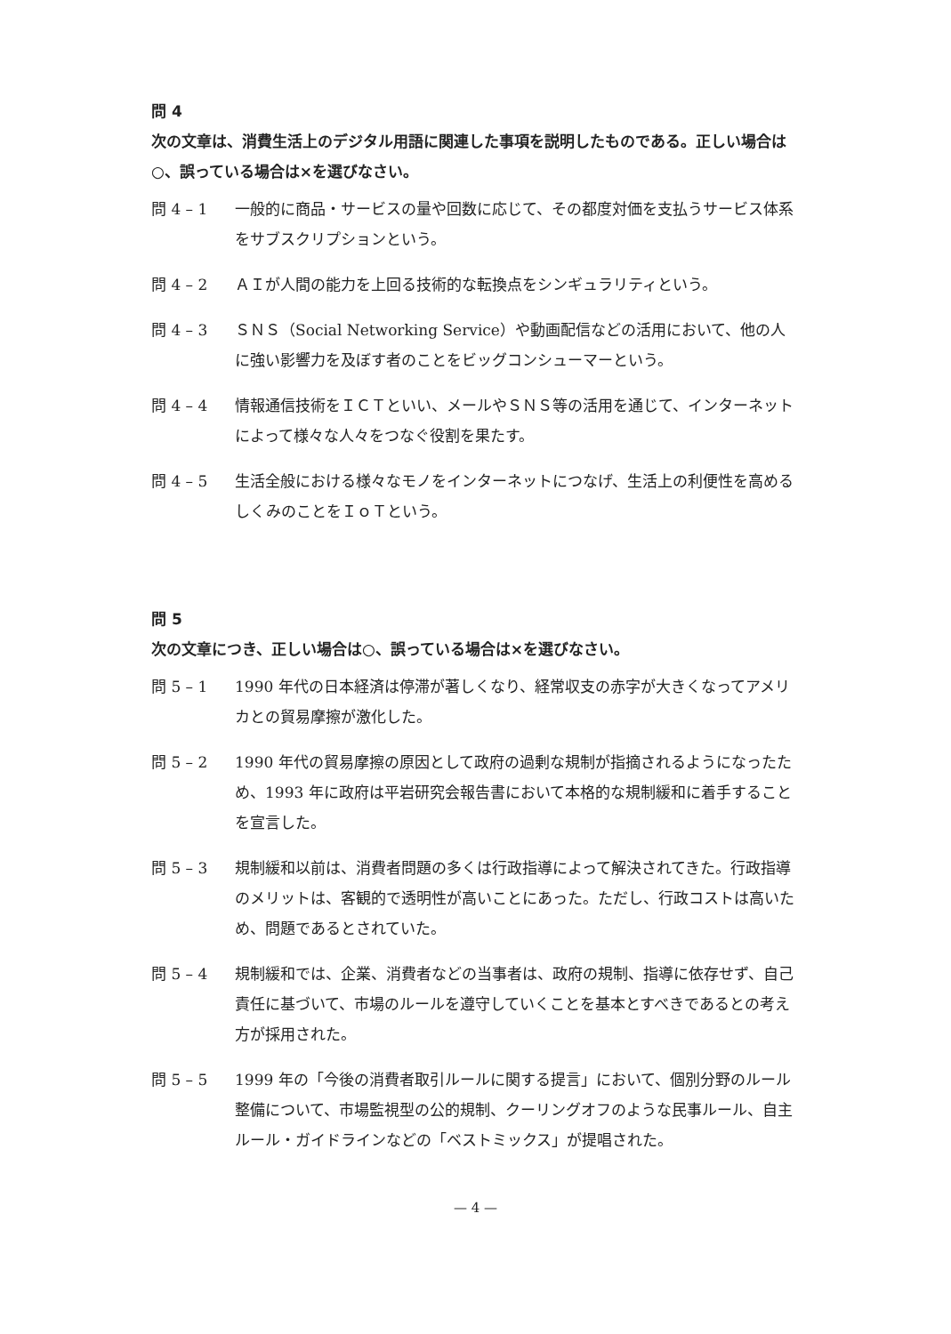問 4
次の文章は、消費生活上のデジタル用語に関連した事項を説明したものである。正しい場合は○、誤っている場合は×を選びなさい。
問 4 – 1 一般的に商品・サービスの量や回数に応じて、その都度対価を支払うサービス体系をサブスクリプションという。
問 4 – 2 ＡＩが人間の能力を上回る技術的な転換点をシンギュラリティという。
問 4 – 3 ＳＮＳ（Social Networking Service）や動画配信などの活用において、他の人に強い影響力を及ぼす者のことをビッグコンシューマーという。
問 4 – 4 情報通信技術をＩＣＴといい、メールやＳＮＳ等の活用を通じて、インターネットによって様々な人々をつなぐ役割を果たす。
問 4 – 5 生活全般における様々なモノをインターネットにつなげ、生活上の利便性を高めるしくみのことをＩｏＴという。
問 5
次の文章につき、正しい場合は○、誤っている場合は×を選びなさい。
問 5 – 1 1990 年代の日本経済は停滞が著しくなり、経常収支の赤字が大きくなってアメリカとの貿易摩擦が激化した。
問 5 – 2 1990 年代の貿易摩擦の原因として政府の過剰な規制が指摘されるようになったため、1993 年に政府は平岩研究会報告書において本格的な規制緩和に着手することを宣言した。
問 5 – 3 規制緩和以前は、消費者問題の多くは行政指導によって解決されてきた。行政指導のメリットは、客観的で透明性が高いことにあった。ただし、行政コストは高いため、問題であるとされていた。
問 5 – 4 規制緩和では、企業、消費者などの当事者は、政府の規制、指導に依存せず、自己責任に基づいて、市場のルールを遵守していくことを基本とすべきであるとの考え方が採用された。
問 5 – 5 1999 年の「今後の消費者取引ルールに関する提言」において、個別分野のルール整備について、市場監視型の公的規制、クーリングオフのような民事ルール、自主ルール・ガイドラインなどの「ベストミックス」が提唱された。
— 4 —